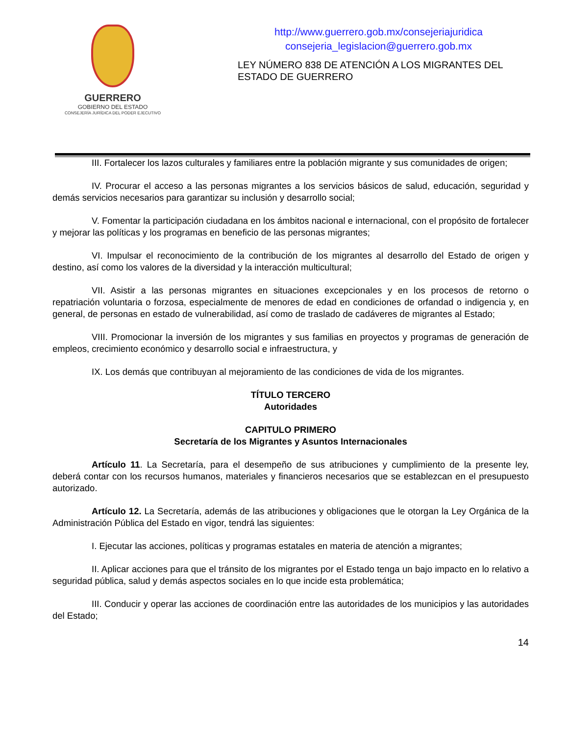GUERRERO
GOBIERNO DEL ESTADO
CONSEJERÍA JURÍDICA DEL PODER EJECUTIVO
http://www.guerrero.gob.mx/consejeriajuridica
consejeria_legislacion@guerrero.gob.mx
LEY NÚMERO 838 DE ATENCIÓN A LOS MIGRANTES DEL ESTADO DE GUERRERO
III. Fortalecer los lazos culturales y familiares entre la población migrante y sus comunidades de origen;
IV. Procurar el acceso a las personas migrantes a los servicios básicos de salud, educación, seguridad y demás servicios necesarios para garantizar su inclusión y desarrollo social;
V. Fomentar la participación ciudadana en los ámbitos nacional e internacional, con el propósito de fortalecer y mejorar las políticas y los programas en beneficio de las personas migrantes;
VI. Impulsar el reconocimiento de la contribución de los migrantes al desarrollo del Estado de origen y destino, así como los valores de la diversidad y la interacción multicultural;
VII. Asistir a las personas migrantes en situaciones excepcionales y en los procesos de retorno o repatriación voluntaria o forzosa, especialmente de menores de edad en condiciones de orfandad o indigencia y, en general, de personas en estado de vulnerabilidad, así como de traslado de cadáveres de migrantes al Estado;
VIII. Promocionar la inversión de los migrantes y sus familias en proyectos y programas de generación de empleos, crecimiento económico y desarrollo social e infraestructura, y
IX. Los demás que contribuyan al mejoramiento de las condiciones de vida de los migrantes.
TÍTULO TERCERO
Autoridades
CAPITULO PRIMERO
Secretaría de los Migrantes y Asuntos Internacionales
Artículo 11. La Secretaría, para el desempeño de sus atribuciones y cumplimiento de la presente ley, deberá contar con los recursos humanos, materiales y financieros necesarios que se establezcan en el presupuesto autorizado.
Artículo 12. La Secretaría, además de las atribuciones y obligaciones que le otorgan la Ley Orgánica de la Administración Pública del Estado en vigor, tendrá las siguientes:
I. Ejecutar las acciones, políticas y programas estatales en materia de atención a migrantes;
II. Aplicar acciones para que el tránsito de los migrantes por el Estado tenga un bajo impacto en lo relativo a seguridad pública, salud y demás aspectos sociales en lo que incide esta problemática;
III. Conducir y operar las acciones de coordinación entre las autoridades de los municipios y las autoridades del Estado;
14